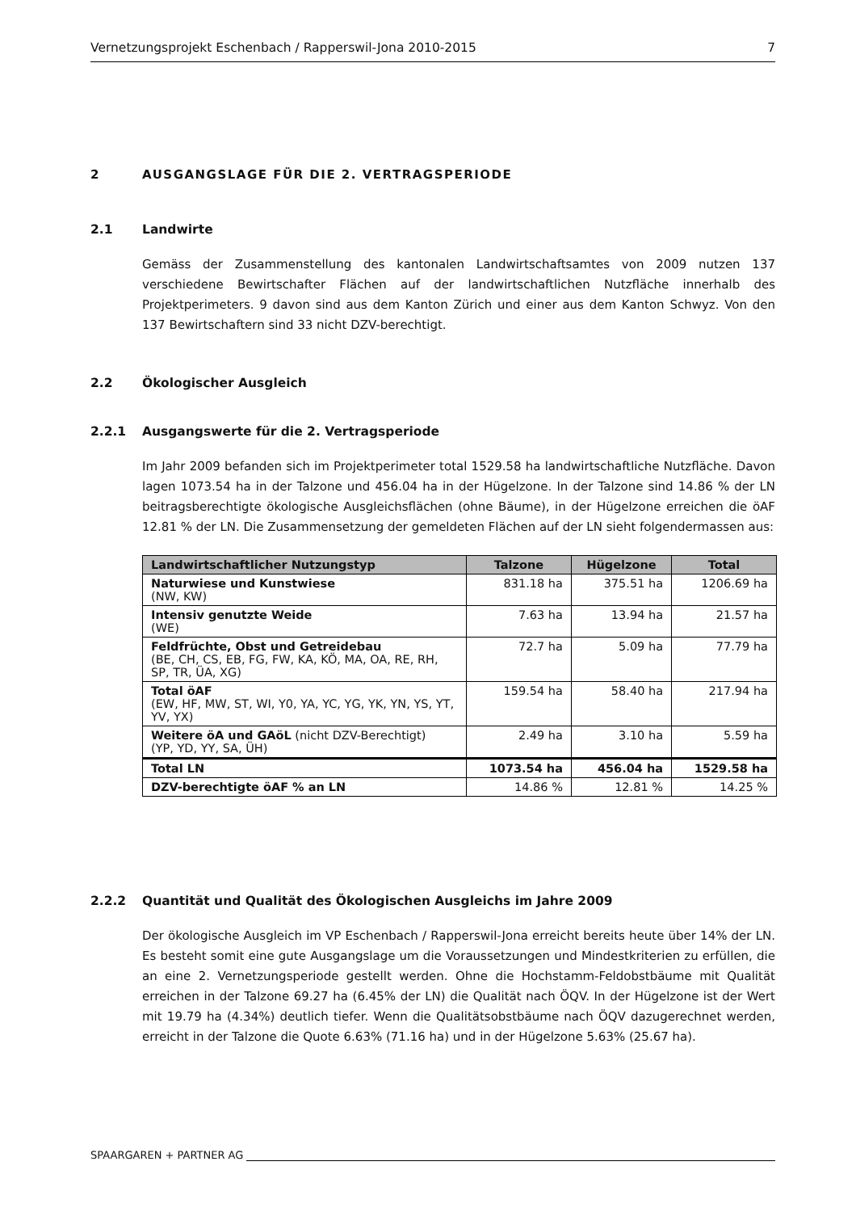Vernetzungsprojekt Eschenbach / Rapperswil-Jona 2010-2015 7
2 AUSGANGSLAGE FÜR DIE 2. VERTRAGSPERIODE
2.1 Landwirte
Gemäss der Zusammenstellung des kantonalen Landwirtschaftsamtes von 2009 nutzen 137 verschiedene Bewirtschafter Flächen auf der landwirtschaftlichen Nutzfläche innerhalb des Projektperimeters. 9 davon sind aus dem Kanton Zürich und einer aus dem Kanton Schwyz. Von den 137 Bewirtschaftern sind 33 nicht DZV-berechtigt.
2.2 Ökologischer Ausgleich
2.2.1 Ausgangswerte für die 2. Vertragsperiode
Im Jahr 2009 befanden sich im Projektperimeter total 1529.58 ha landwirtschaftliche Nutzfläche. Davon lagen 1073.54 ha in der Talzone und 456.04 ha in der Hügelzone. In der Talzone sind 14.86 % der LN beitragsberechtigte ökologische Ausgleichsflächen (ohne Bäume), in der Hügelzone erreichen die öAF 12.81 % der LN. Die Zusammensetzung der gemeldeten Flächen auf der LN sieht folgendermassen aus:
| Landwirtschaftlicher Nutzungstyp | Talzone | Hügelzone | Total |
| --- | --- | --- | --- |
| Naturwiese und Kunstwiese (NW, KW) | 831.18 ha | 375.51 ha | 1206.69 ha |
| Intensiv genutzte Weide (WE) | 7.63 ha | 13.94 ha | 21.57 ha |
| Feldfrüchte, Obst und Getreidebau (BE, CH, CS, EB, FG, FW, KA, KÖ, MA, OA, RE, RH, SP, TR, ÜA, XG) | 72.7 ha | 5.09 ha | 77.79 ha |
| Total öAF (EW, HF, MW, ST, WI, Y0, YA, YC, YG, YK, YN, YS, YT, YV, YX) | 159.54 ha | 58.40 ha | 217.94 ha |
| Weitere öA und GAöL (nicht DZV-Berechtigt) (YP, YD, YY, SA, ÜH) | 2.49 ha | 3.10 ha | 5.59 ha |
| Total LN | 1073.54 ha | 456.04 ha | 1529.58 ha |
| DZV-berechtigte öAF % an LN | 14.86 % | 12.81 % | 14.25 % |
2.2.2 Quantität und Qualität des Ökologischen Ausgleichs im Jahre 2009
Der ökologische Ausgleich im VP Eschenbach / Rapperswil-Jona erreicht bereits heute über 14% der LN. Es besteht somit eine gute Ausgangslage um die Voraussetzungen und Mindestkriterien zu erfüllen, die an eine 2. Vernetzungsperiode gestellt werden. Ohne die Hochstamm-Feldobstbäume mit Qualität erreichen in der Talzone 69.27 ha (6.45% der LN) die Qualität nach ÖQV. In der Hügelzone ist der Wert mit 19.79 ha (4.34%) deutlich tiefer. Wenn die Qualitätsobstbäume nach ÖQV dazugerechnet werden, erreicht in der Talzone die Quote 6.63% (71.16 ha) und in der Hügelzone 5.63% (25.67 ha).
SPAARGAREN + PARTNER AG